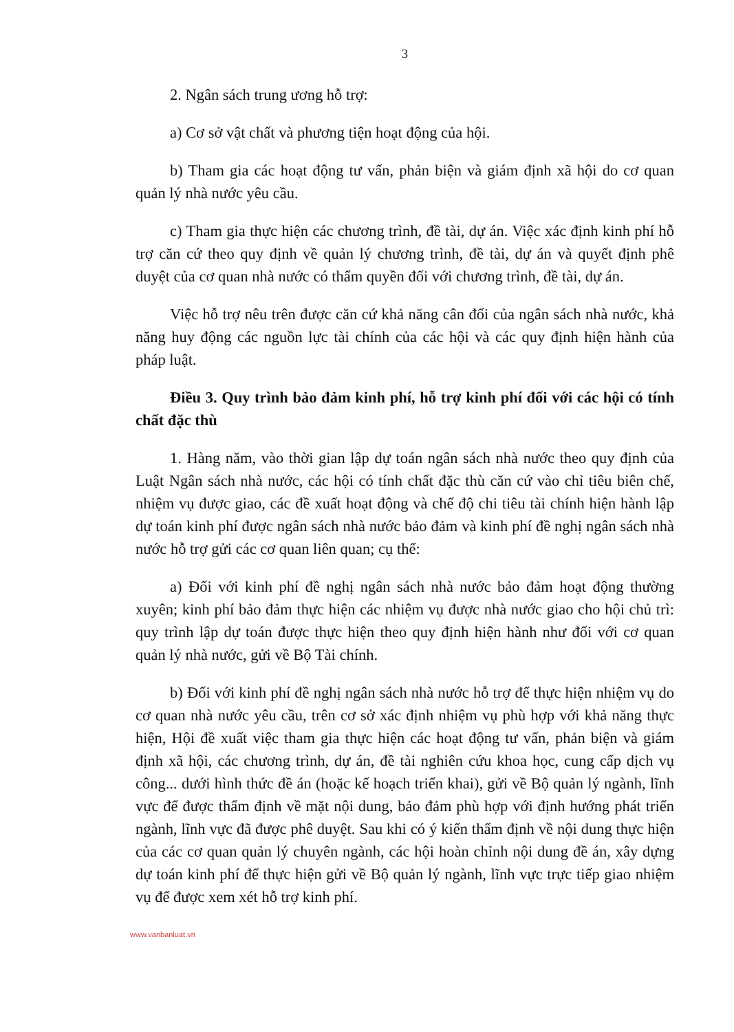3
2. Ngân sách trung ương hỗ trợ:
a) Cơ sở vật chất và phương tiện hoạt động của hội.
b) Tham gia các hoạt động tư vấn, phản biện và giám định xã hội do cơ quan quản lý nhà nước yêu cầu.
c) Tham gia thực hiện các chương trình, đề tài, dự án. Việc xác định kinh phí hỗ trợ căn cứ theo quy định về quản lý chương trình, đề tài, dự án và quyết định phê duyệt của cơ quan nhà nước có thẩm quyền đối với chương trình, đề tài, dự án.
Việc hỗ trợ nêu trên được căn cứ khả năng cân đối của ngân sách nhà nước, khả năng huy động các nguồn lực tài chính của các hội và các quy định hiện hành của pháp luật.
Điều 3. Quy trình bảo đảm kinh phí, hỗ trợ kinh phí đối với các hội có tính chất đặc thù
1. Hàng năm, vào thời gian lập dự toán ngân sách nhà nước theo quy định của Luật Ngân sách nhà nước, các hội có tính chất đặc thù căn cứ vào chỉ tiêu biên chế, nhiệm vụ được giao, các đề xuất hoạt động và chế độ chi tiêu tài chính hiện hành lập dự toán kinh phí được ngân sách nhà nước bảo đảm và kinh phí đề nghị ngân sách nhà nước hỗ trợ gửi các cơ quan liên quan; cụ thể:
a) Đối với kinh phí đề nghị ngân sách nhà nước bảo đảm hoạt động thường xuyên; kinh phí bảo đảm thực hiện các nhiệm vụ được nhà nước giao cho hội chủ trì: quy trình lập dự toán được thực hiện theo quy định hiện hành như đối với cơ quan quản lý nhà nước, gửi về Bộ Tài chính.
b) Đối với kinh phí đề nghị ngân sách nhà nước hỗ trợ để thực hiện nhiệm vụ do cơ quan nhà nước yêu cầu, trên cơ sở xác định nhiệm vụ phù hợp với khả năng thực hiện, Hội đề xuất việc tham gia thực hiện các hoạt động tư vấn, phản biện và giám định xã hội, các chương trình, dự án, đề tài nghiên cứu khoa học, cung cấp dịch vụ công... dưới hình thức đề án (hoặc kế hoạch triển khai), gửi về Bộ quản lý ngành, lĩnh vực để được thẩm định về mặt nội dung, bảo đảm phù hợp với định hướng phát triển ngành, lĩnh vực đã được phê duyệt. Sau khi có ý kiến thẩm định về nội dung thực hiện của các cơ quan quản lý chuyên ngành, các hội hoàn chỉnh nội dung đề án, xây dựng dự toán kinh phí để thực hiện gửi về Bộ quản lý ngành, lĩnh vực trực tiếp giao nhiệm vụ để được xem xét hỗ trợ kinh phí.
www.vanbanluat.vn